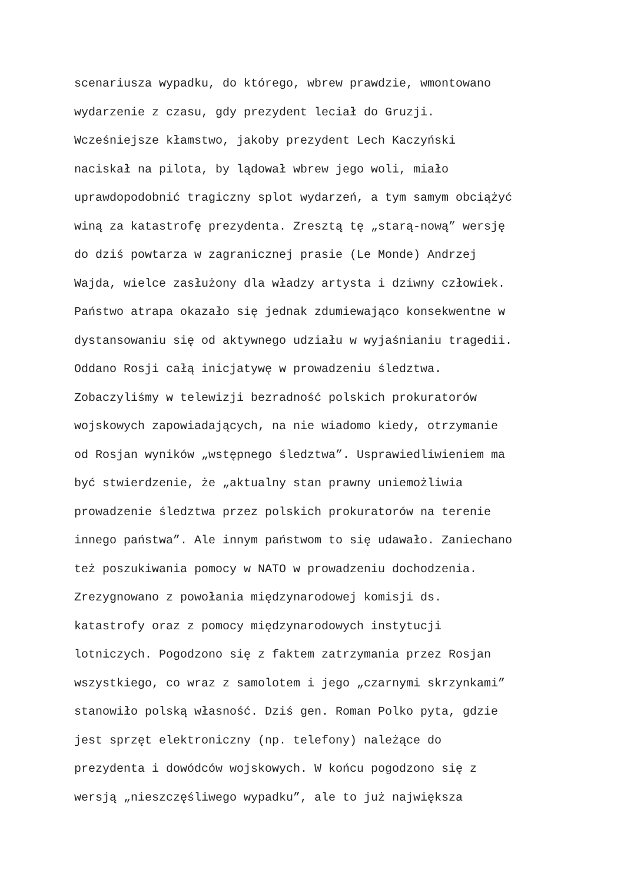scenariusza wypadku, do którego, wbrew prawdzie, wmontowano
wydarzenie z czasu, gdy prezydent leciał do Gruzji.
Wcześniejsze kłamstwo, jakoby prezydent Lech Kaczyński
naciskał na pilota, by lądował wbrew jego woli, miało
uprawdopodobnić tragiczny splot wydarzeń, a tym samym obciążyć
winą za katastrofę prezydenta. Zresztą tę „starą-nową” wersję
do dziś powtarza w zagranicznej prasie (Le Monde) Andrzej
Wajda, wielce zasłużony dla władzy artysta i dziwny człowiek.
Państwo atrapa okazało się jednak zdumiewająco konsekwentne w
dystansowaniu się od aktywnego udziału w wyjaśnianiu tragedii.
Oddano Rosji całą inicjatywę w prowadzeniu śledztwa.
Zobaczyliśmy w telewizji bezradność polskich prokuratorów
wojskowych zapowiadających, na nie wiadomo kiedy, otrzymanie
od Rosjan wyników „wstępnego śledztwa”. Usprawiedliwieniem ma
być stwierdzenie, że „aktualny stan prawny uniemożliwia
prowadzenie śledztwa przez polskich prokuratorów na terenie
innego państwa”. Ale innym państwom to się udawało. Zaniechano
też poszukiwania pomocy w NATO w prowadzeniu dochodzenia.
Zrezygnowano z powołania międzynarodowej komisji ds.
katastrofy oraz z pomocy międzynarodowych instytucji
lotniczych. Pogodzono się z faktem zatrzymania przez Rosjan
wszystkiego, co wraz z samolotem i jego „czarnymi skrzynkami”
stanowiło polską własność. Dziś gen. Roman Polko pyta, gdzie
jest sprzęt elektroniczny (np. telefony) należące do
prezydenta i dowódców wojskowych. W końcu pogodzono się z
wersją „nieszczęśliwego wypadku”, ale to już największa